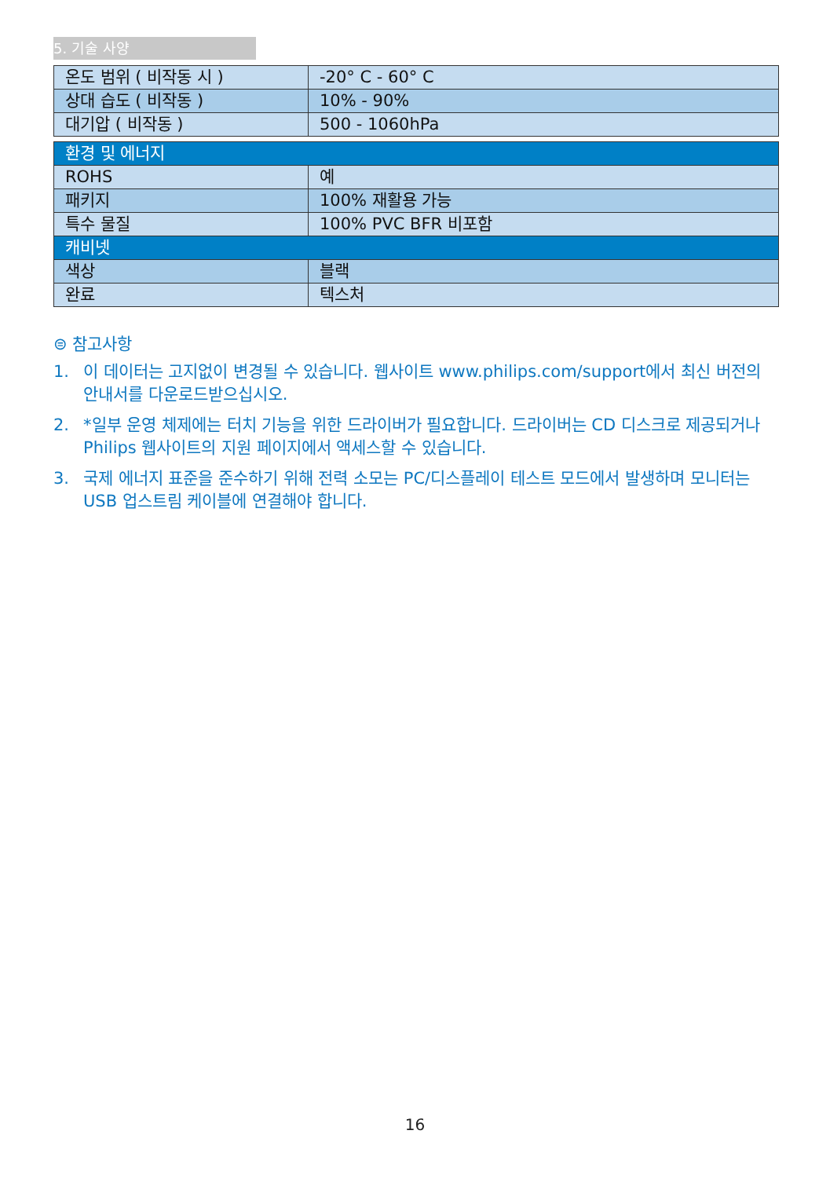5. 기술 사양
| 온도 범위 ( 비작동 시 ) | -20° C - 60° C |
| 상대 습도 ( 비작동 ) | 10% - 90% |
| 대기압 ( 비작동 ) | 500 - 1060hPa |
| 환경 및 에너지 | |
| ROHS | 예 |
| 패키지 | 100% 재활용 가능 |
| 특수 물질 | 100% PVC BFR 비포함 |
| 캐비넷 | |
| 색상 | 블랙 |
| 완료 | 텍스처 |
⊜ 참고사항
1. 이 데이터는 고지없이 변경될 수 있습니다. 웹사이트 www.philips.com/support에서 최신 버전의 안내서를 다운로드받으십시오.
2. *일부 운영 체제에는 터치 기능을 위한 드라이버가 필요합니다. 드라이버는 CD 디스크로 제공되거나 Philips 웹사이트의 지원 페이지에서 액세스할 수 있습니다.
3. 국제 에너지 표준을 준수하기 위해 전력 소모는 PC/디스플레이 테스트 모드에서 발생하며 모니터는 USB 업스트림 케이블에 연결해야 합니다.
16